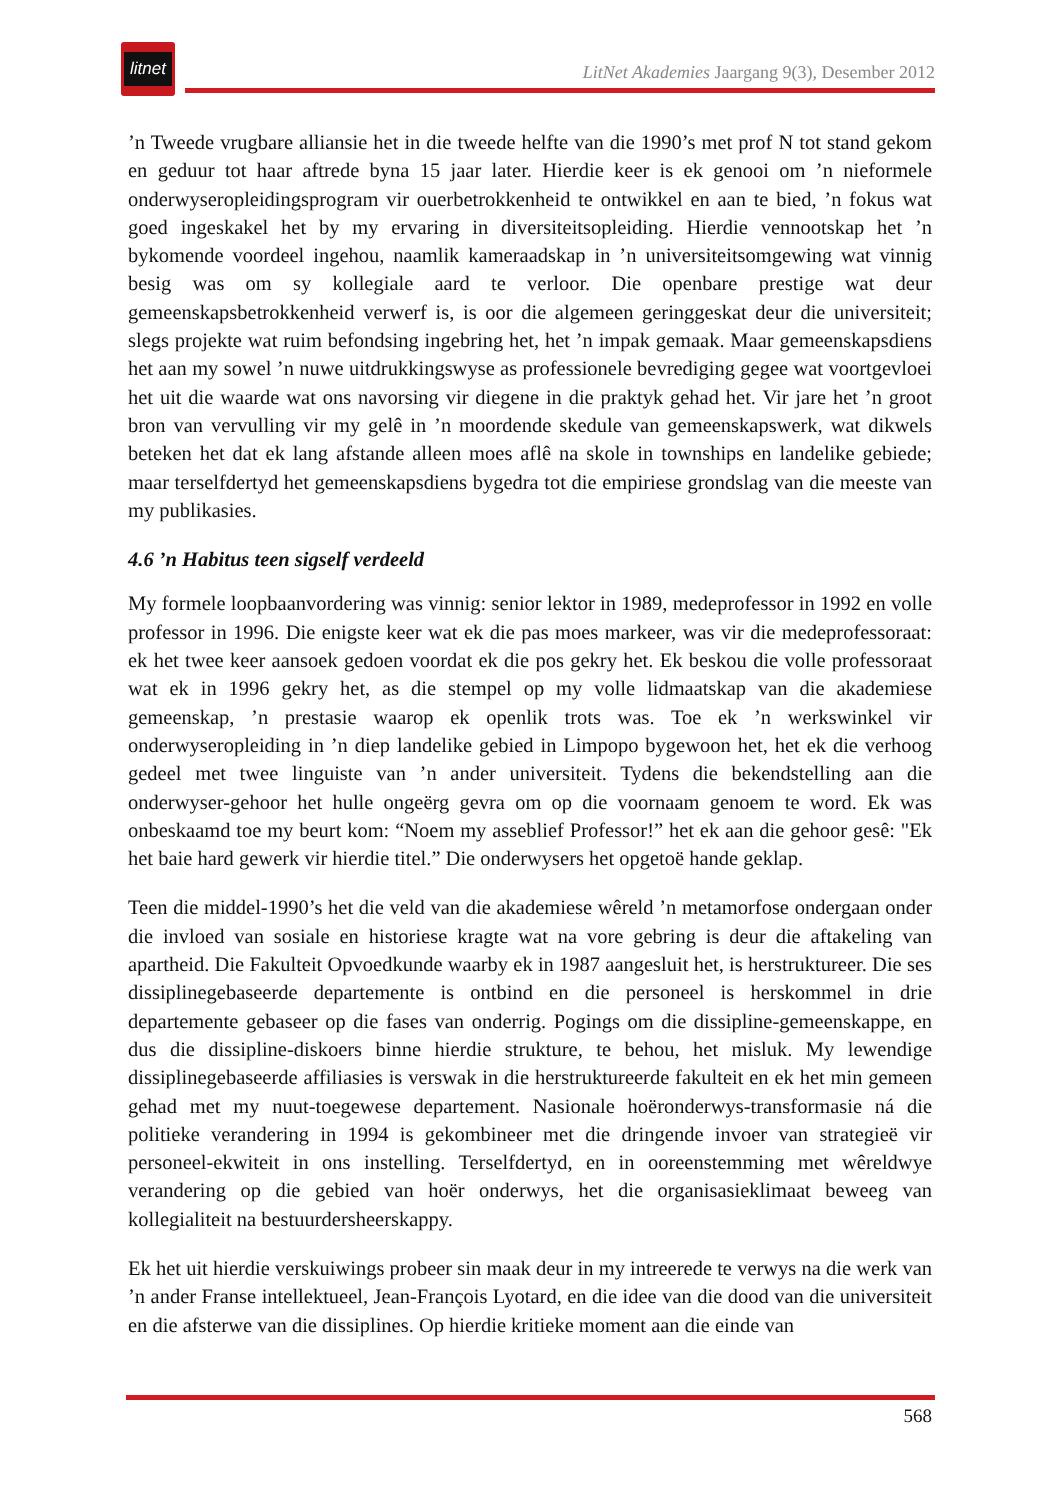litnet
LitNet Akademies Jaargang 9(3), Desember 2012
’n Tweede vrugbare alliansie het in die tweede helfte van die 1990’s met prof N tot stand gekom en geduur tot haar aftrede byna 15 jaar later. Hierdie keer is ek genooi om ’n nieformele onderwyseropleidingsprogram vir ouerbetrokkenheid te ontwikkel en aan te bied, ’n fokus wat goed ingeskakel het by my ervaring in diversiteitsopleiding. Hierdie vennootskap het ’n bykomende voordeel ingehou, naamlik kameraadskap in ’n universiteitsomgewing wat vinnig besig was om sy kollegiale aard te verloor. Die openbare prestige wat deur gemeenskapsbetrokkenheid verwerf is, is oor die algemeen geringgeskat deur die universiteit; slegs projekte wat ruim befondsing ingebring het, het ’n impak gemaak. Maar gemeenskapsdiens het aan my sowel ’n nuwe uitdrukkingswyse as professionele bevrediging gegee wat voortgevloei het uit die waarde wat ons navorsing vir diegene in die praktyk gehad het. Vir jare het ’n groot bron van vervulling vir my gelê in ’n moordende skedule van gemeenskapswerk, wat dikwels beteken het dat ek lang afstande alleen moes aflê na skole in townships en landelike gebiede; maar terselfdertyd het gemeenskapsdiens bygedra tot die empiriese grondslag van die meeste van my publikasies.
4.6 ’n Habitus teen sigself verdeeld
My formele loopbaanvordering was vinnig: senior lektor in 1989, medeprofessor in 1992 en volle professor in 1996. Die enigste keer wat ek die pas moes markeer, was vir die medeprofessoraat: ek het twee keer aansoek gedoen voordat ek die pos gekry het. Ek beskou die volle professoraat wat ek in 1996 gekry het, as die stempel op my volle lidmaatskap van die akademiese gemeenskap, ’n prestasie waarop ek openlik trots was. Toe ek ’n werkswinkel vir onderwyseropleiding in ’n diep landelike gebied in Limpopo bygewoon het, het ek die verhoog gedeel met twee linguiste van ’n ander universiteit. Tydens die bekendstelling aan die onderwyser-gehoor het hulle ongeërg gevra om op die voornaam genoem te word. Ek was onbeskaamd toe my beurt kom: “Noem my asseblief Professor!” het ek aan die gehoor gesê: "Ek het baie hard gewerk vir hierdie titel.” Die onderwysers het opgetoë hande geklap.
Teen die middel-1990’s het die veld van die akademiese wêreld ’n metamorfose ondergaan onder die invloed van sosiale en historiese kragte wat na vore gebring is deur die aftakeling van apartheid. Die Fakulteit Opvoedkunde waarby ek in 1987 aangesluit het, is herstruktureer. Die ses dissiplinegebaseerde departemente is ontbind en die personeel is herskommel in drie departemente gebaseer op die fases van onderrig. Pogings om die dissipline-gemeenskappe, en dus die dissipline-diskoers binne hierdie strukture, te behou, het misluk. My lewendige dissiplinegebaseerde affiliasies is verswak in die herstruktureerde fakulteit en ek het min gemeen gehad met my nuut-toegewese departement. Nasionale hoëronderwys-transformasie ná die politieke verandering in 1994 is gekombineer met die dringende invoer van strategieë vir personeel-ekwiteit in ons instelling. Terselfdertyd, en in ooreenstemming met wêreldwye verandering op die gebied van hoër onderwys, het die organisasieklimaat beweeg van kollegialiteit na bestuurdersheerskappy.
Ek het uit hierdie verskuiwings probeer sin maak deur in my intreerede te verwys na die werk van ’n ander Franse intellektueel, Jean-François Lyotard, en die idee van die dood van die universiteit en die afsterwe van die dissiplines. Op hierdie kritieke moment aan die einde van
568